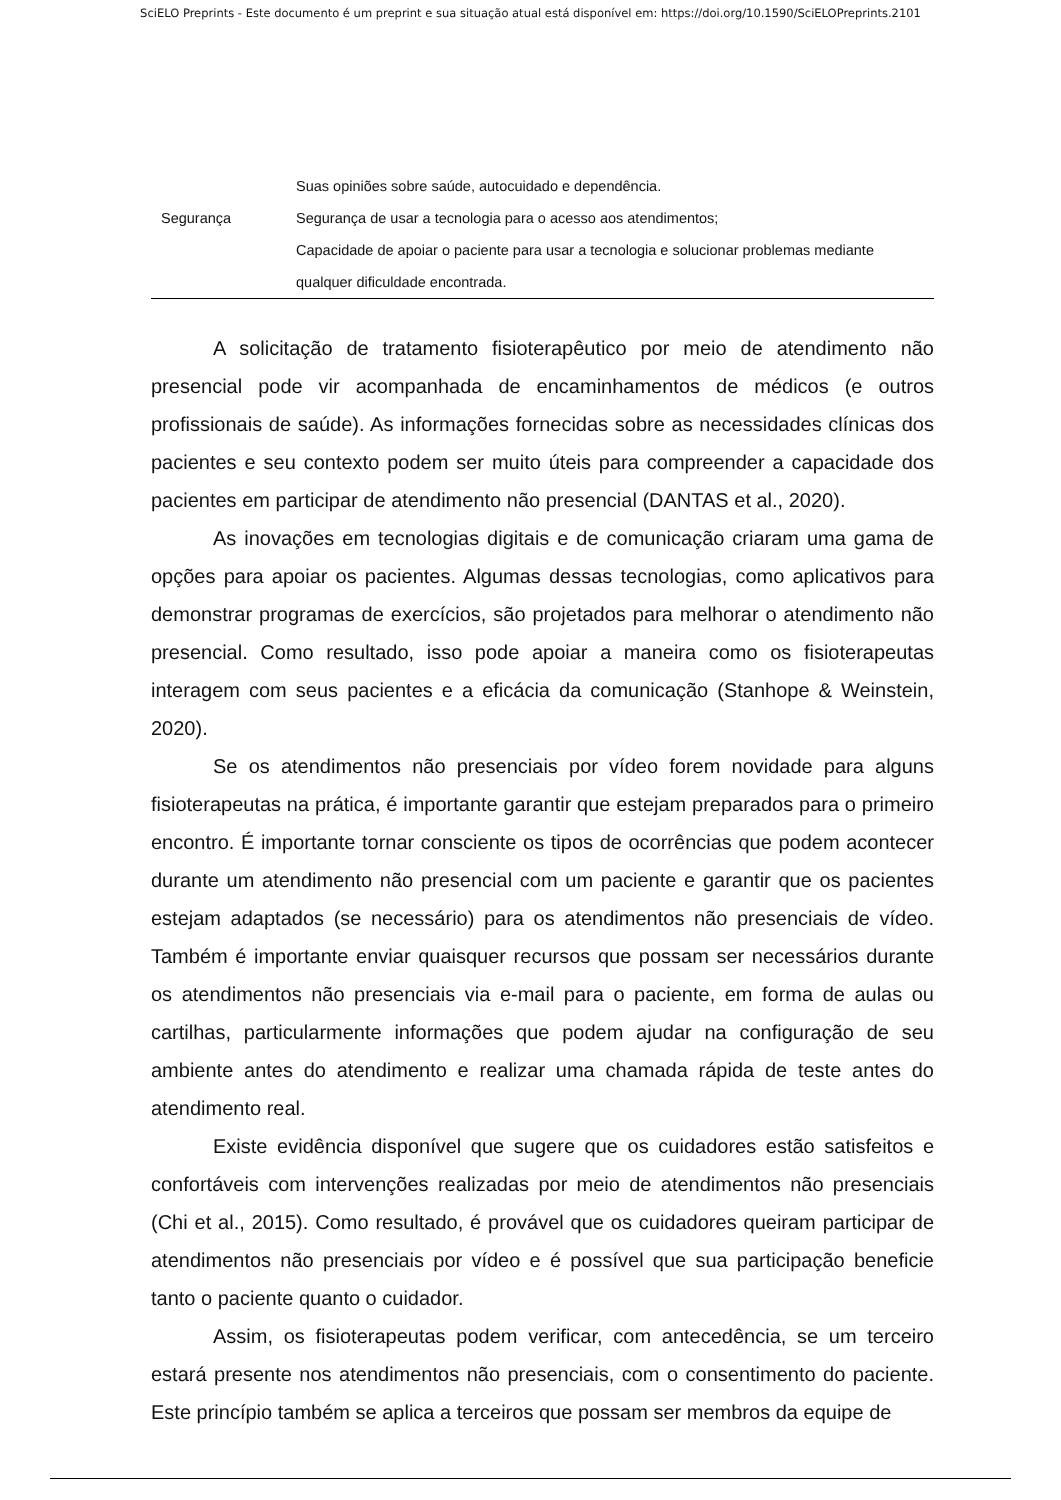SciELO Preprints - Este documento é um preprint e sua situação atual está disponível em: https://doi.org/10.1590/SciELOPreprints.2101
| Segurança | Suas opiniões sobre saúde, autocuidado e dependência. Segurança de usar a tecnologia para o acesso aos atendimentos; Capacidade de apoiar o paciente para usar a tecnologia e solucionar problemas mediante qualquer dificuldade encontrada. |
A solicitação de tratamento fisioterapêutico por meio de atendimento não presencial pode vir acompanhada de encaminhamentos de médicos (e outros profissionais de saúde). As informações fornecidas sobre as necessidades clínicas dos pacientes e seu contexto podem ser muito úteis para compreender a capacidade dos pacientes em participar de atendimento não presencial (DANTAS et al., 2020).
As inovações em tecnologias digitais e de comunicação criaram uma gama de opções para apoiar os pacientes. Algumas dessas tecnologias, como aplicativos para demonstrar programas de exercícios, são projetados para melhorar o atendimento não presencial. Como resultado, isso pode apoiar a maneira como os fisioterapeutas interagem com seus pacientes e a eficácia da comunicação (Stanhope & Weinstein, 2020).
Se os atendimentos não presenciais por vídeo forem novidade para alguns fisioterapeutas na prática, é importante garantir que estejam preparados para o primeiro encontro. É importante tornar consciente os tipos de ocorrências que podem acontecer durante um atendimento não presencial com um paciente e garantir que os pacientes estejam adaptados (se necessário) para os atendimentos não presenciais de vídeo. Também é importante enviar quaisquer recursos que possam ser necessários durante os atendimentos não presenciais via e-mail para o paciente, em forma de aulas ou cartilhas, particularmente informações que podem ajudar na configuração de seu ambiente antes do atendimento e realizar uma chamada rápida de teste antes do atendimento real.
Existe evidência disponível que sugere que os cuidadores estão satisfeitos e confortáveis com intervenções realizadas por meio de atendimentos não presenciais (Chi et al., 2015). Como resultado, é provável que os cuidadores queiram participar de atendimentos não presenciais por vídeo e é possível que sua participação beneficie tanto o paciente quanto o cuidador.
Assim, os fisioterapeutas podem verificar, com antecedência, se um terceiro estará presente nos atendimentos não presenciais, com o consentimento do paciente. Este princípio também se aplica a terceiros que possam ser membros da equipe de